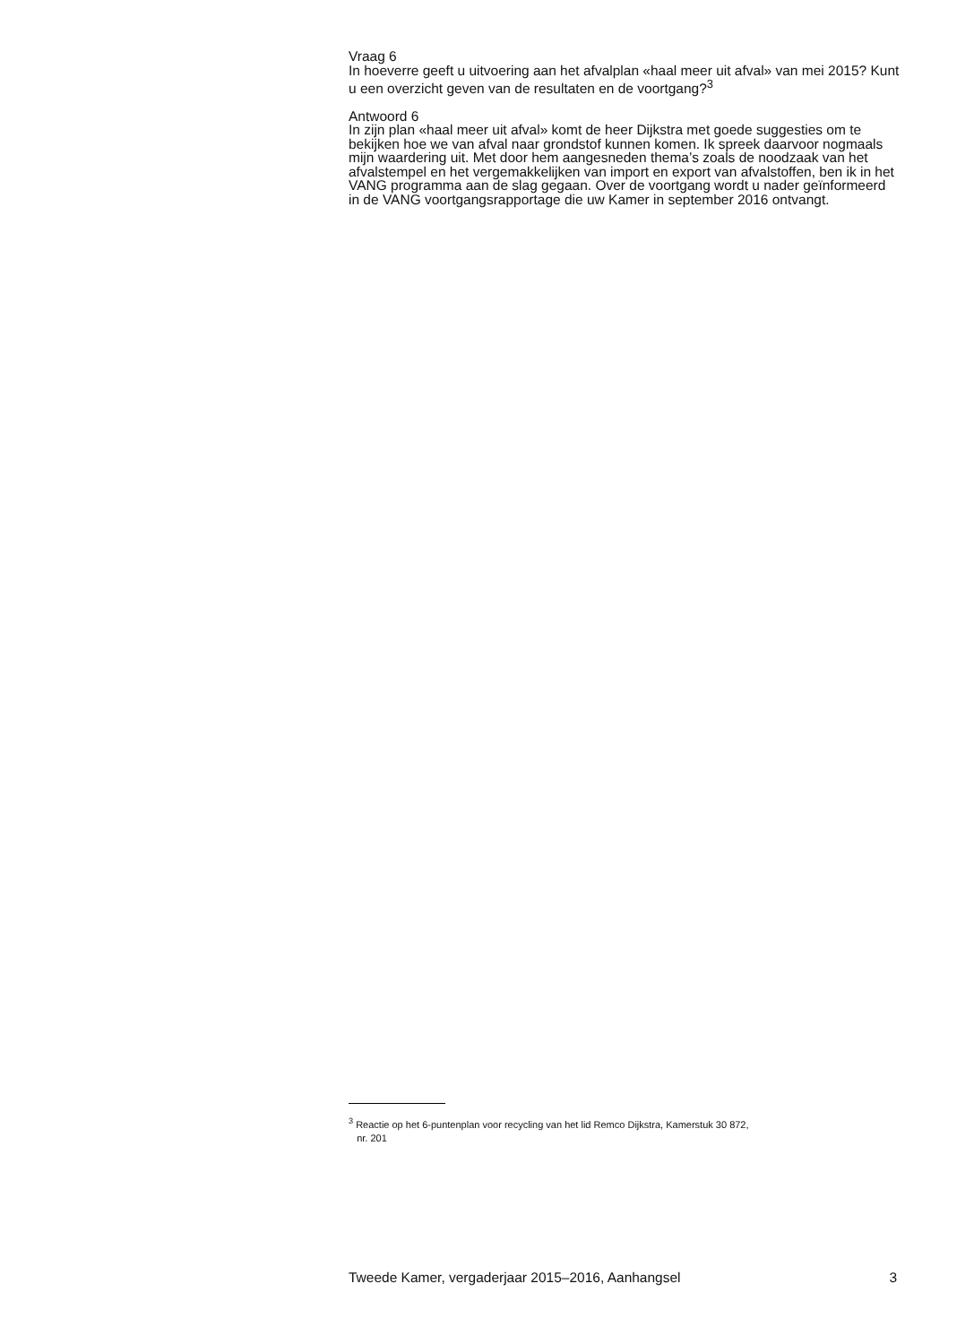Vraag 6
In hoeverre geeft u uitvoering aan het afvalplan «haal meer uit afval» van mei 2015? Kunt u een overzicht geven van de resultaten en de voortgang?<sup>3</sup>
Antwoord 6
In zijn plan «haal meer uit afval» komt de heer Dijkstra met goede suggesties om te bekijken hoe we van afval naar grondstof kunnen komen. Ik spreek daarvoor nogmaals mijn waardering uit. Met door hem aangesneden thema’s zoals de noodzaak van het afvalstempel en het vergemakkelijken van import en export van afvalstoffen, ben ik in het VANG programma aan de slag gegaan. Over de voortgang wordt u nader geïnformeerd in de VANG voortgangsrapportage die uw Kamer in september 2016 ontvangt.
<sup>3</sup> Reactie op het 6-puntenplan voor recycling van het lid Remco Dijkstra, Kamerstuk 30 872,
nr. 201
Tweede Kamer, vergaderjaar 2015–2016, Aanhangsel 3